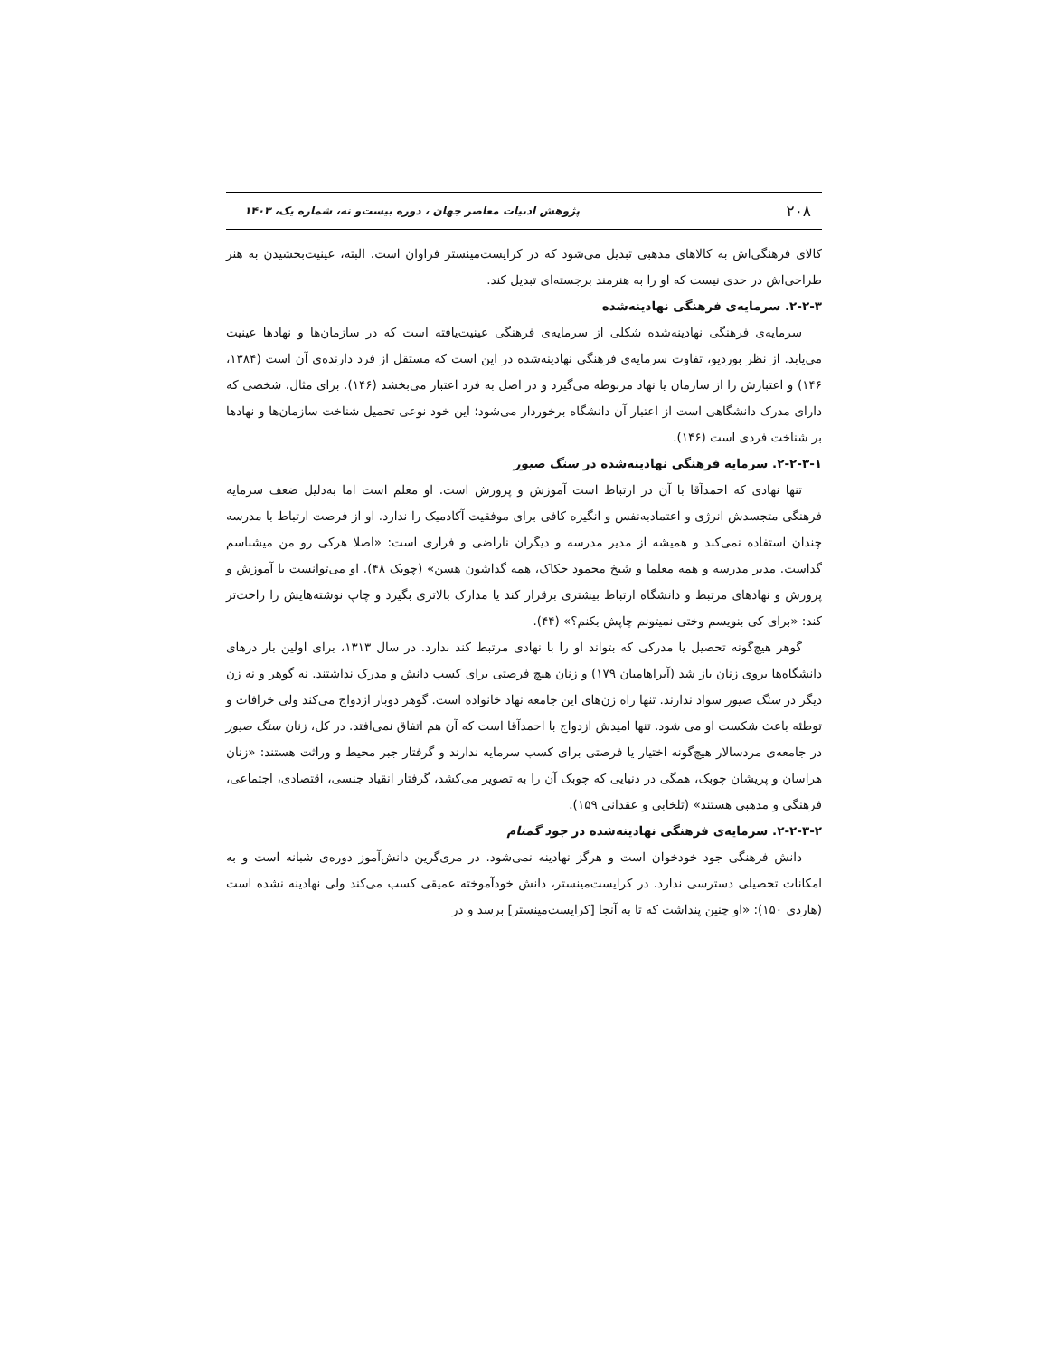۲۰۸ پژوهش ادبیات معاصر جهان ، دوره بیست‌و نه، شماره یک، ۱۴۰۳
کالای فرهنگی‌اش به کالاهای مذهبی تبدیل می‌شود که در کرایست‌مینستر فراوان است. البته، عینیت‌بخشیدن به هنر طراحی‌اش در حدی نیست که او را به هنرمند برجسته‌ای تبدیل کند.
۲-۲-۳. سرمایه‌ی فرهنگی نهادینه‌شده
سرمایه‌ی فرهنگی نهادینه‌شده شکلی از سرمایه‌ی فرهنگی عینیت‌یافته است که در سازمان‌ها و نهادها عینیت می‌یابد. از نظر بوردیو، تفاوت سرمایه‌ی فرهنگی نهادینه‌شده در این است که مستقل از فرد دارنده‌ی آن است (۱۳۸۴، ۱۴۶) و اعتبارش را از سازمان یا نهاد مربوطه می‌گیرد و در اصل به فرد اعتبار می‌بخشد (۱۴۶). برای مثال، شخصی که دارای مدرک دانشگاهی است از اعتبار آن دانشگاه برخوردار می‌شود؛ این خود نوعی تحمیل شناخت سازمان‌ها و نهادها بر شناخت فردی است (۱۴۶).
۲-۲-۳-۱. سرمایه فرهنگی نهادینه‌شده در سنگ صبور
تنها نهادی که احمدآقا با آن در ارتباط است آموزش و پرورش است. او معلم است اما به‌دلیل ضعف سرمایه فرهنگی متجسدش انرژی و اعتمادبه‌نفس و انگیزه کافی برای موفقیت آکادمیک را ندارد. او از فرصت ارتباط با مدرسه چندان استفاده نمی‌کند و همیشه از مدیر مدرسه و دیگران ناراضی و فراری است: «اصلا هرکی رو من میشناسم گداست. مدیر مدرسه و همه معلما و شیخ محمود حکاک، همه گداشون هسن» (چوبک ۴۸). او می‌توانست با آموزش و پرورش و نهادهای مرتبط و دانشگاه ارتباط بیشتری برقرار کند یا مدارک بالاتری بگیرد و چاپ نوشته‌هایش را راحت‌تر کند: «برای کی بنویسم وختی نمیتونم چاپش بکنم؟» (۴۴).
گوهر هیچ‌گونه تحصیل یا مدرکی که بتواند او را با نهادی مرتبط کند ندارد. در سال ۱۳۱۳، برای اولین بار درهای دانشگاه‌ها بروی زنان باز شد (آبراهامیان ۱۷۹) و زنان هیچ فرصتی برای کسب دانش و مدرک نداشتند. نه گوهر و نه زن دیگر در سنگ صبور سواد ندارند. تنها راه زن‌های این جامعه نهاد خانواده است. گوهر دوبار ازدواج می‌کند ولی خرافات و توطئه باعث شکست او می شود. تنها امیدش ازدواج با احمدآقا است که آن هم اتفاق نمی‌افتد. در کل، زنان سنگ صبور در جامعه‌ی مردسالار هیچ‌گونه اختیار یا فرصتی برای کسب سرمایه ندارند و گرفتار جبر محیط و وراثت هستند: «زنان هراسان و پریشان چوبک، همگی در دنیایی که چوبک آن را به تصویر می‌کشد، گرفتار انقیاد جنسی، اقتصادی، اجتماعی، فرهنگی و مذهبی هستند» (تلخابی و عقدانی ۱۵۹).
۲-۲-۳-۲. سرمایه‌ی فرهنگی نهادینه‌شده در جود گمنام
دانش فرهنگی جود خودخوان است و هرگز نهادینه نمی‌شود. در مری‌گرین دانش‌آموز دوره‌ی شبانه است و به امکانات تحصیلی دسترسی ندارد. در کرایست‌مینستر، دانش خودآموخته عمیقی کسب می‌کند ولی نهادینه نشده است (هاردی ۱۵۰): «او چنین پنداشت که تا به آنجا [کرایست‌مینستر] برسد و در